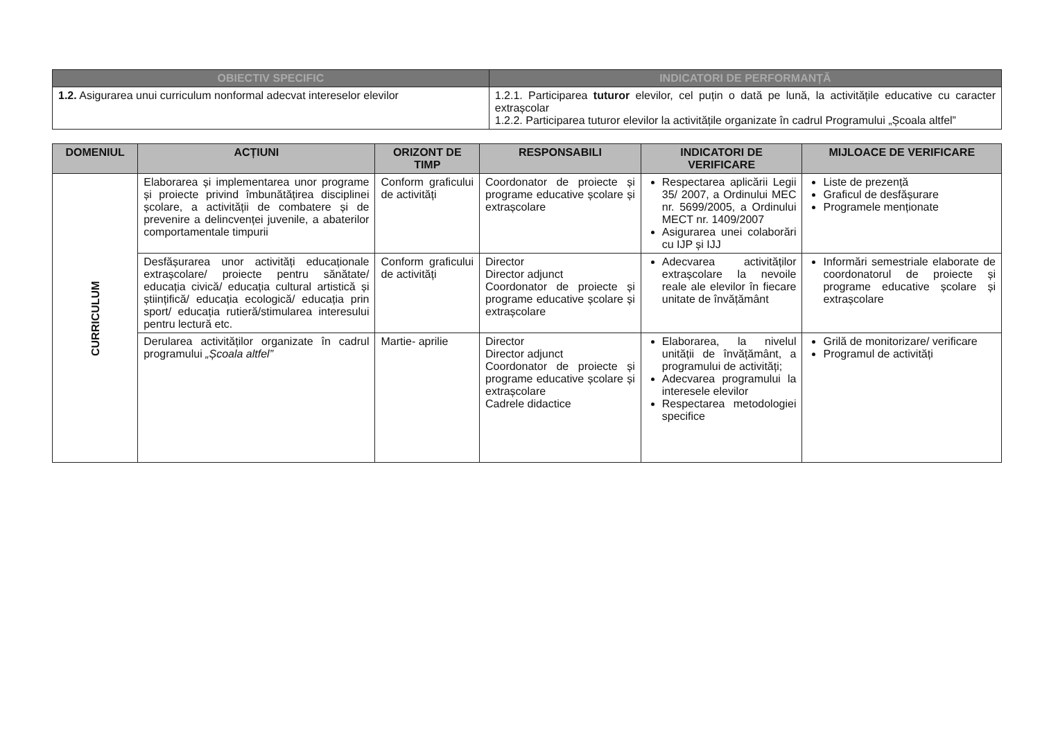| OBIECTIV SPECIFIC | INDICATORI DE PERFORMANȚĂ |
| --- | --- |
| 1.2. Asigurarea unui curriculum nonformal adecvat intereselor elevilor | 1.2.1. Participarea tuturor elevilor, cel puțin o dată pe lună, la activitățile educative cu caracter extrașcolar 1.2.2. Participarea tuturor elevilor la activitățile organizate în cadrul Programului „Școala altfel” |
| DOMENIUL | ACȚIUNI | ORIZONT DE TIMP | RESPONSABILI | INDICATORI DE VERIFICARE | MIJLOACE DE VERIFICARE |
| --- | --- | --- | --- | --- | --- |
| CURRICULUM | Elaborarea și implementarea unor programe și proiecte privind îmbunătățirea disciplinei școlare, a activității de combatere și de prevenire a delincvenței juvenile, a abaterilor comportamentale timpurii | Conform graficului de activități | Coordonator de proiecte și programe educative școlare și extrașcolare | Respectarea aplicării Legii 35/ 2007, a Ordinului MEC nr. 5699/2005, a Ordinului MECT nr. 1409/2007 Asigurarea unei colaborări cu IJP și IJJ | Liste de prezență Graficul de desfășurare Programele menționate |
| | Desfășurarea unor activități educaționale extrașcolare/ proiecte pentru sănătate/ educația civică/ educația cultural artistică și științifică/ educația ecologică/ educația prin sport/ educația rutieră/stimularea interesului pentru lectură etc. | Conform graficului de activități | Director Director adjunct Coordonator de proiecte și programe educative școlare și extrașcolare | Adecvarea activităților extrașcolare la nevoile reale ale elevilor în fiecare unitate de învățământ | Informări semestriale elaborate de coordonatorul de proiecte și programe educative școlare și extrașcolare |
| | Derularea activităților organizate în cadrul programului „Școala altfel” | Martie- aprilie | Director Director adjunct Coordonator de proiecte și programe educative școlare și extrașcolare Cadrele didactice | Elaborarea, la nivelul unității de învățământ, a programului de activități; Adecvarea programului la interesele elevilor Respectarea metodologiei specifice | Grilă de monitorizare/ verificare Programul de activități |